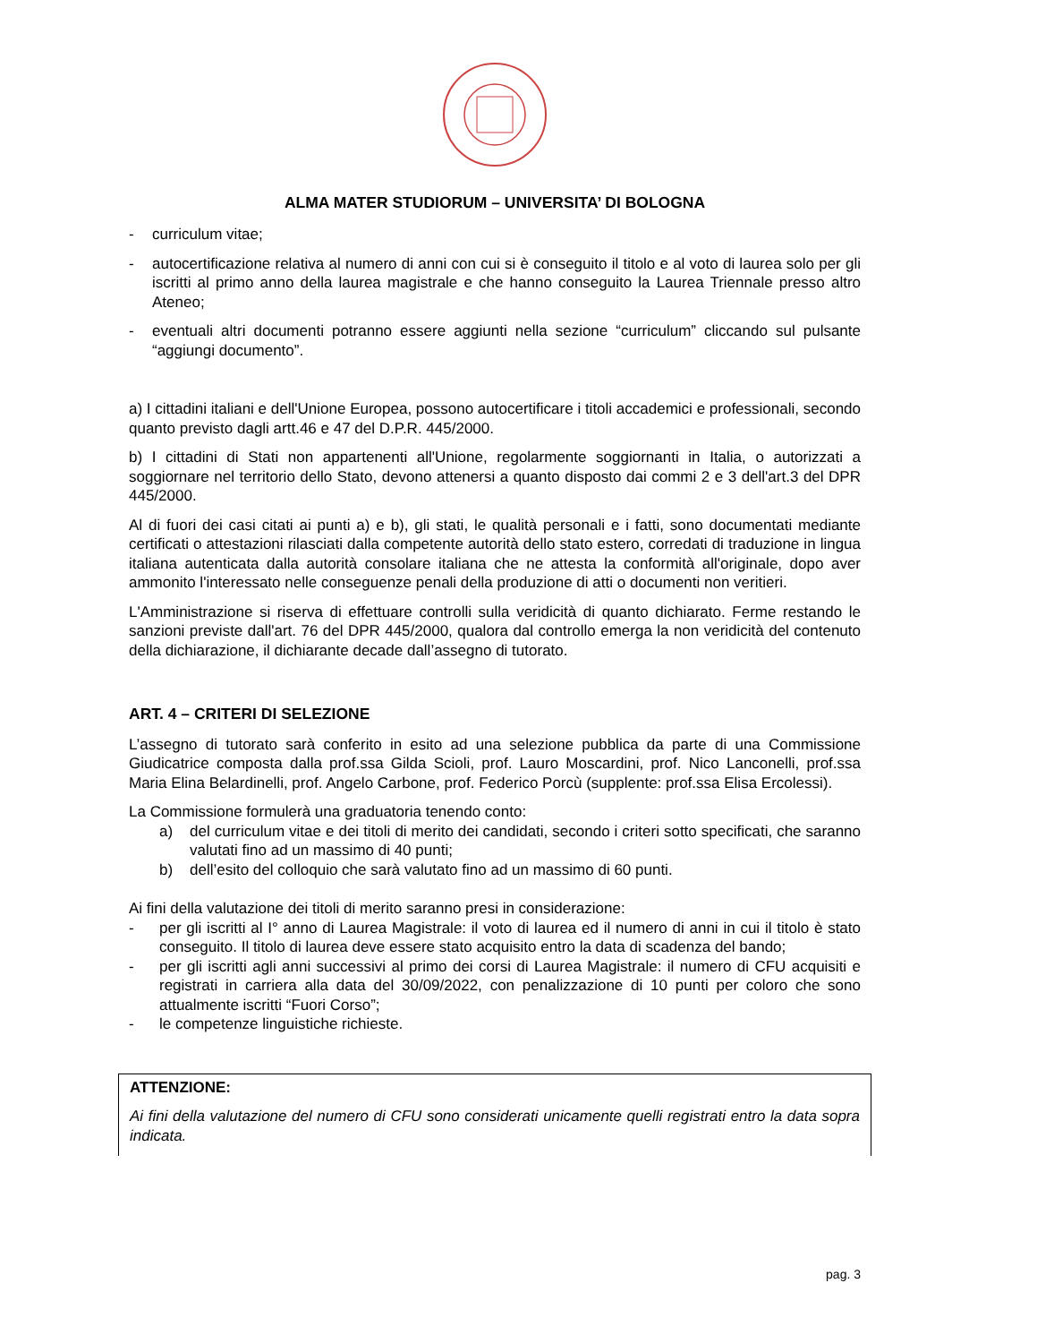ALMA MATER STUDIORUM – UNIVERSITA’ DI BOLOGNA
- curriculum vitae;
- autocertificazione relativa al numero di anni con cui si è conseguito il titolo e al voto di laurea solo per gli iscritti al primo anno della laurea magistrale e che hanno conseguito la Laurea Triennale presso altro Ateneo;
- eventuali altri documenti potranno essere aggiunti nella sezione “curriculum” cliccando sul pulsante “aggiungi documento”.
a) I cittadini italiani e dell'Unione Europea, possono autocertificare i titoli accademici e professionali, secondo quanto previsto dagli artt.46 e 47 del D.P.R. 445/2000.
b) I cittadini di Stati non appartenenti all'Unione, regolarmente soggiornanti in Italia, o autorizzati a soggiornare nel territorio dello Stato, devono attenersi a quanto disposto dai commi 2 e 3 dell'art.3 del DPR 445/2000.
Al di fuori dei casi citati ai punti a) e b), gli stati, le qualità personali e i fatti, sono documentati mediante certificati o attestazioni rilasciati dalla competente autorità dello stato estero, corredati di traduzione in lingua italiana autenticata dalla autorità consolare italiana che ne attesta la conformità all'originale, dopo aver ammonito l'interessato nelle conseguenze penali della produzione di atti o documenti non veritieri.
L'Amministrazione si riserva di effettuare controlli sulla veridicità di quanto dichiarato. Ferme restando le sanzioni previste dall'art. 76 del DPR 445/2000, qualora dal controllo emerga la non veridicità del contenuto della dichiarazione, il dichiarante decade dall’assegno di tutorato.
ART. 4 – CRITERI DI SELEZIONE
L’assegno di tutorato sarà conferito in esito ad una selezione pubblica da parte di una Commissione Giudicatrice composta dalla prof.ssa Gilda Scioli, prof. Lauro Moscardini, prof. Nico Lanconelli, prof.ssa Maria Elina Belardinelli, prof. Angelo Carbone, prof. Federico Porcù (supplente: prof.ssa Elisa Ercolessi).
La Commissione formulerà una graduatoria tenendo conto:
a) del curriculum vitae e dei titoli di merito dei candidati, secondo i criteri sotto specificati, che saranno valutati fino ad un massimo di 40 punti;
b) dell’esito del colloquio che sarà valutato fino ad un massimo di 60 punti.
Ai fini della valutazione dei titoli di merito saranno presi in considerazione:
- per gli iscritti al I° anno di Laurea Magistrale: il voto di laurea ed il numero di anni in cui il titolo è stato conseguito. Il titolo di laurea deve essere stato acquisito entro la data di scadenza del bando;
- per gli iscritti agli anni successivi al primo dei corsi di Laurea Magistrale: il numero di CFU acquisiti e registrati in carriera alla data del 30/09/2022, con penalizzazione di 10 punti per coloro che sono attualmente iscritti “Fuori Corso”;
- le competenze linguistiche richieste.
ATTENZIONE:
Ai fini della valutazione del numero di CFU sono considerati unicamente quelli registrati entro la data sopra indicata.
pag. 3